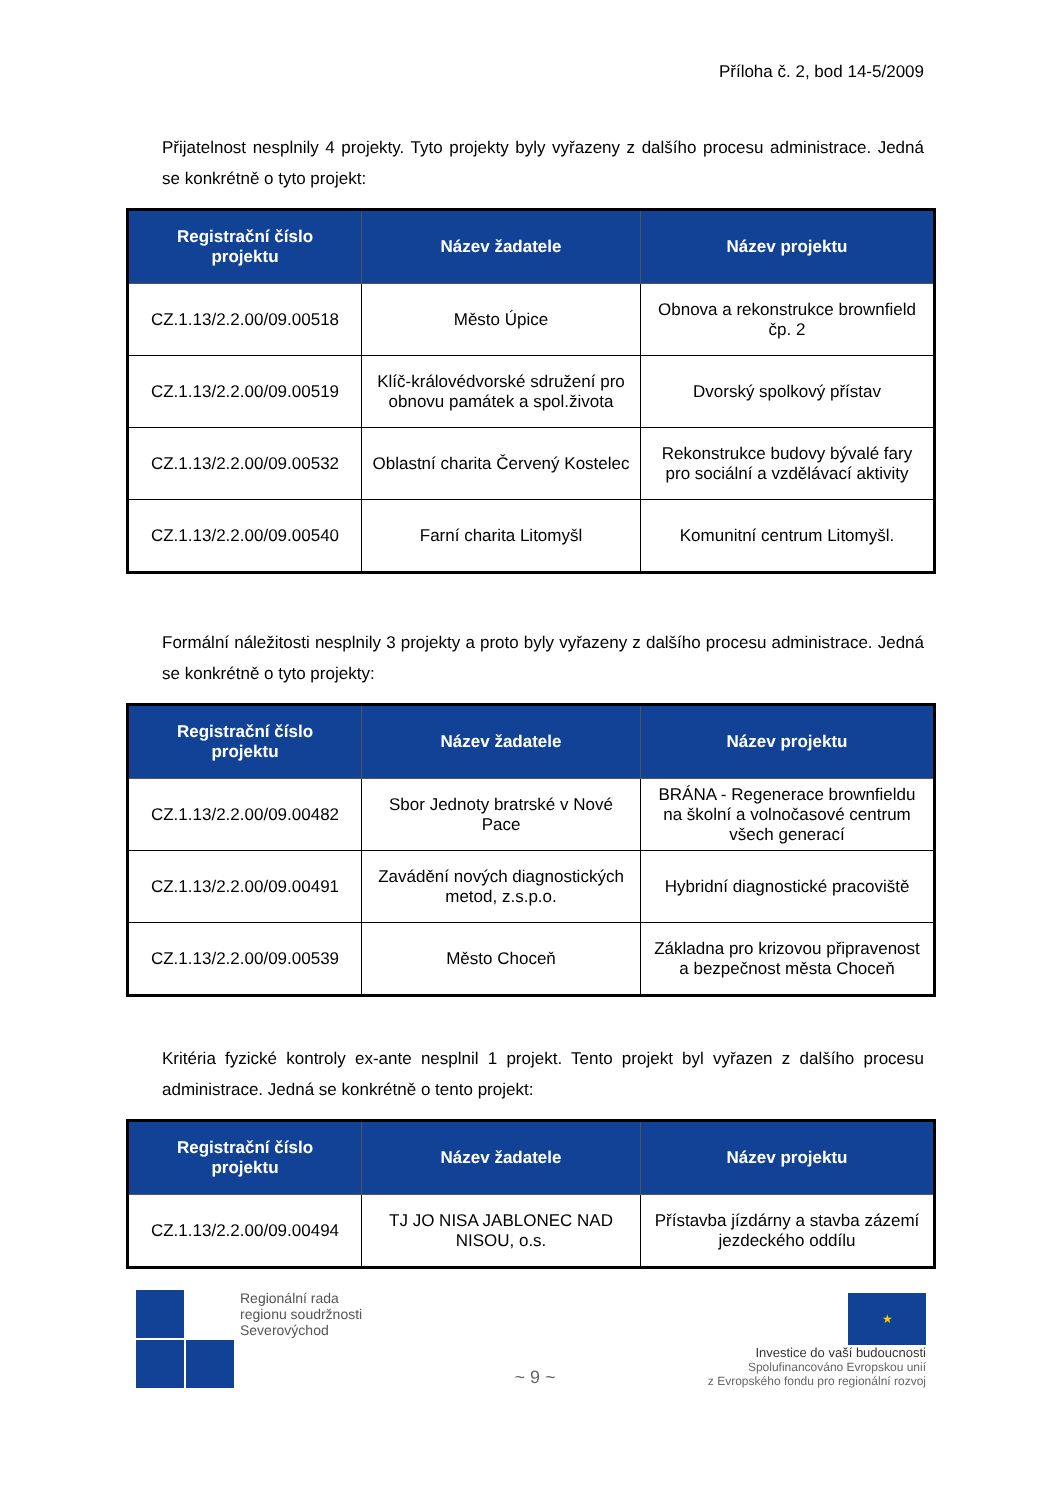Příloha č. 2, bod 14-5/2009
Přijatelnost nesplnily 4 projekty. Tyto projekty byly vyřazeny z dalšího procesu administrace. Jedná se konkrétně o tyto projekt:
| Registrační číslo projektu | Název žadatele | Název projektu |
| --- | --- | --- |
| CZ.1.13/2.2.00/09.00518 | Město Úpice | Obnova a rekonstrukce brownfield čp. 2 |
| CZ.1.13/2.2.00/09.00519 | Klíč-královédvorské sdružení pro obnovu památek a spol.života | Dvorský spolkový přístav |
| CZ.1.13/2.2.00/09.00532 | Oblastní charita Červený Kostelec | Rekonstrukce budovy bývalé fary pro sociální a vzdělávací aktivity |
| CZ.1.13/2.2.00/09.00540 | Farní charita Litomyšl | Komunitní centrum Litomyšl. |
Formální náležitosti nesplnily 3 projekty a proto byly vyřazeny z dalšího procesu administrace. Jedná se konkrétně o tyto projekty:
| Registrační číslo projektu | Název žadatele | Název projektu |
| --- | --- | --- |
| CZ.1.13/2.2.00/09.00482 | Sbor Jednoty bratrské v Nové Pace | BRÁNA - Regenerace brownfieldu na školní a volnočasové centrum všech generací |
| CZ.1.13/2.2.00/09.00491 | Zavádění nových diagnostických metod, z.s.p.o. | Hybridní diagnostické pracoviště |
| CZ.1.13/2.2.00/09.00539 | Město Choceň | Základna pro krizovou připravenost a bezpečnost města Choceň |
Kritéria fyzické kontroly ex-ante nesplnil 1 projekt. Tento projekt byl vyřazen z dalšího procesu administrace. Jedná se konkrétně o tento projekt:
| Registrační číslo projektu | Název žadatele | Název projektu |
| --- | --- | --- |
| CZ.1.13/2.2.00/09.00494 | TJ JO NISA JABLONEC NAD NISOU, o.s. | Přístavba jízdárny a stavba zázemí jezdeckého oddílu |
Regionální rada
regionu soudržnosti
Severovýchod
~ 9 ~
★
Investice do vaší budoucnosti
Spolufinancováno Evropskou unií
z Evropského fondu pro regionální rozvoj